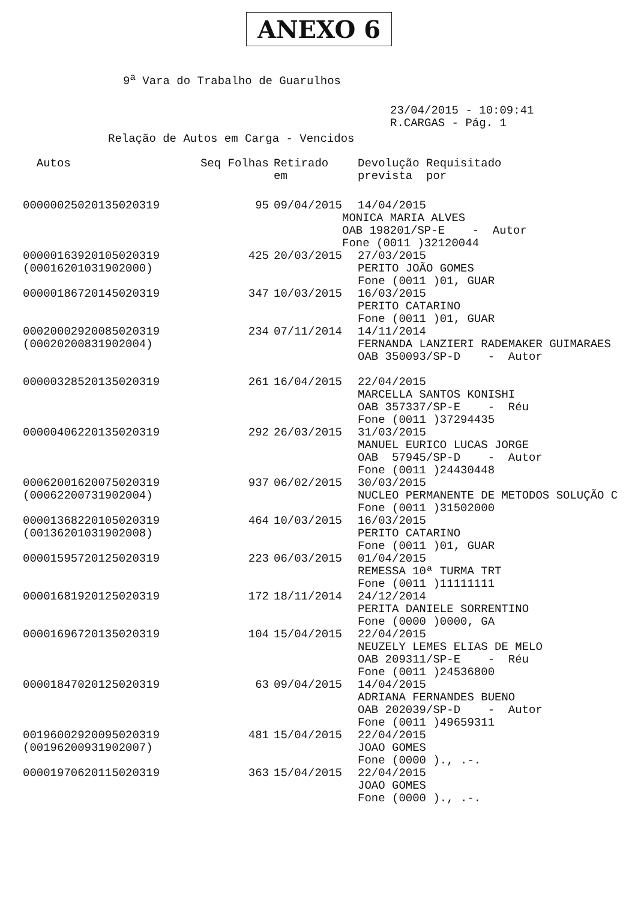ANEXO 6
9<sup>a</sup> Vara do Trabalho de Guarulhos
23/04/2015 - 10:09:41
R.CARGAS - Pág. 1
Relação de Autos em Carga - Vencidos
| Autos | Seq Folhas | Retirado em | Devolução Requisitado prevista por |
| --- | --- | --- | --- |
| 00000025020135020319 | 95 | 09/04/2015 | 14/04/2015 |
| | | MONICA MARIA ALVES OAB 198201/SP-E - Autor Fone (0011 )32120044 | |
| 00000163920105020319 (00016201031902000) | 425 | 20/03/2015 | 27/03/2015 PERITO JOÃO GOMES Fone (0011 )01, GUAR |
| 00000186720145020319 | 347 | 10/03/2015 | 16/03/2015 PERITO CATARINO Fone (0011 )01, GUAR |
| 00020002920085020319 (00020200831902004) | 234 | 07/11/2014 | 14/11/2014 FERNANDA LANZIERI RADEMAKER GUIMARAES OAB 350093/SP-D - Autor |
| 00000328520135020319 | 261 | 16/04/2015 | 22/04/2015 MARCELLA SANTOS KONISHI OAB 357337/SP-E - Réu Fone (0011 )37294435 |
| 00000406220135020319 | 292 | 26/03/2015 | 31/03/2015 MANUEL EURICO LUCAS JORGE OAB 57945/SP-D - Autor Fone (0011 )24430448 |
| 00062001620075020319 (00062200731902004) | 937 | 06/02/2015 | 30/03/2015 NUCLEO PERMANENTE DE METODOS SOLUÇÃO C Fone (0011 )31502000 |
| 00001368220105020319 (00136201031902008) | 464 | 10/03/2015 | 16/03/2015 PERITO CATARINO Fone (0011 )01, GUAR |
| 00001595720125020319 | 223 | 06/03/2015 | 01/04/2015 REMESSA 10ª TURMA TRT Fone (0011 )11111111 |
| 00001681920125020319 | 172 | 18/11/2014 | 24/12/2014 PERITA DANIELE SORRENTINO Fone (0000 )0000, GA |
| 00001696720135020319 | 104 | 15/04/2015 | 22/04/2015 NEUZELY LEMES ELIAS DE MELO OAB 209311/SP-E - Réu Fone (0011 )24536800 |
| 00001847020125020319 | 63 | 09/04/2015 | 14/04/2015 ADRIANA FERNANDES BUENO OAB 202039/SP-D - Autor Fone (0011 )49659311 |
| 00196002920095020319 (00196200931902007) | 481 | 15/04/2015 | 22/04/2015 JOAO GOMES Fone (0000 )., .-. |
| 00001970620115020319 | 363 | 15/04/2015 | 22/04/2015 JOAO GOMES Fone (0000 )., .-. |